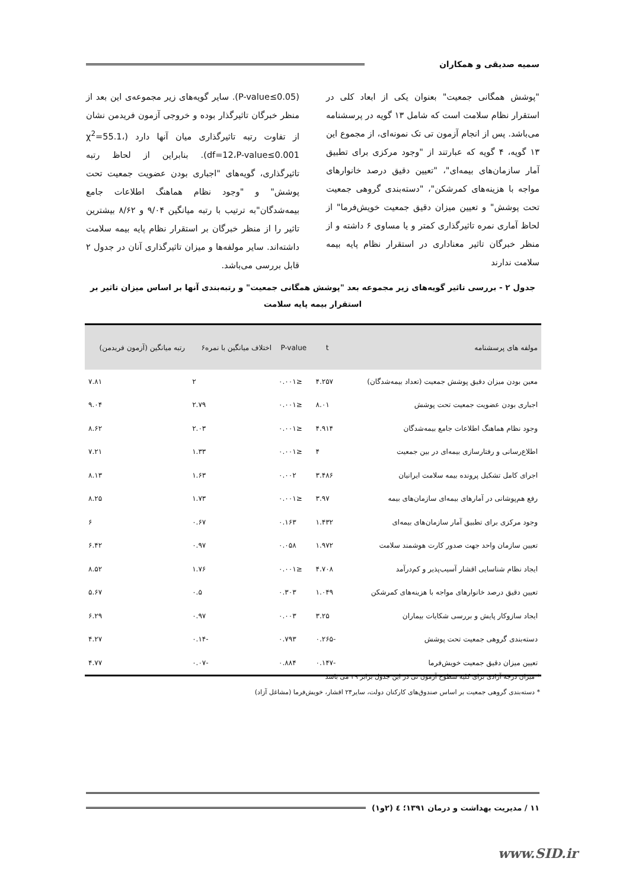سمیه صدیقی و همکاران
"پوشش همگانی جمعیت" بعنوان یکی از ابعاد کلی در استقرار نظام سلامت است که شامل ۱۳ گویه در پرسشنامه می‌باشد. پس از انجام آزمون تی تک نمونه‌ای، از مجموع این ۱۳ گویه، ۴ گویه که عبارتند از "وجود مرکزی برای تطبیق آمار سازمان‌های بیمه‌ای"، "تعیین دقیق درصد خانوارهای مواجه با هزینه‌های کمرشکن"، "دسته‌بندی گروهی جمعیت تحت پوشش" و تعیین میزان دقیق جمعیت خویش‌فرما" از لحاظ آماری نمره تاثیرگذاری کمتر و یا مساوی ۶ داشته و از منظر خبرگان تاثیر معناداری در استقرار نظام پایه بیمه سلامت ندارند
(P-value≤0.05). سایر گویه‌های زیر مجموعه‌ی این بعد از منظر خبرگان تاثیرگذار بوده و خروجی آزمون فریدمن نشان از تفاوت رتبه تاثیرگذاری میان آنها دارد (χ<sup>2</sup>=55.1، df=12،P-value≤0.001). بنابراین از لحاظ رتبه تاثیرگذاری، گویه‌های "اجباری بودن عضویت جمعیت تحت پوشش" و "وجود نظام هماهنگ اطلاعات جامع بیمه‌شدگان"به ترتیب با رتبه میانگین ۹/۰۴ و ۸/۶۲ بیشترین تاثیر را از منظر خبرگان بر استقرار نظام پایه بیمه سلامت داشته‌اند. سایر مولفه‌ها و میزان تاثیرگذاری آنان در جدول ۲ قابل بررسی می‌باشد.
جدول ۲ - بررسی تاثیر گویه‌های زیر مجموعه بعد "پوشش همگانی جمعیت" و رتبه‌بندی آنها بر اساس میزان تاثیر بر استقرار بیمه پایه سلامت
| مولفه های پرسشنامه | t | P-value | اختلاف میانگین با نمره۶ | رتبه میانگین (آزمون فریدمن) |
| --- | --- | --- | --- | --- |
| معین بودن میزان دقیق پوشش جمعیت (تعداد بیمه‌شدگان) | ۴.۲۵۷ | ≤۰.۰۰۱ | ۲ | ۷.۸۱ |
| اجباری بودن عضویت جمعیت تحت پوشش | ۸.۰۱ | ≤۰.۰۰۱ | ۲.۷۹ | ۹.۰۴ |
| وجود نظام هماهنگ اطلاعات جامع بیمه‌شدگان | ۴.۹۱۴ | ≤۰.۰۰۱ | ۲.۰۳ | ۸.۶۲ |
| اطلاع‌رسانی و رفتارسازی بیمه‌ای در بین جمعیت | ۴ | ≤۰.۰۰۱ | ۱.۳۳ | ۷.۲۱ |
| اجرای کامل تشکیل پرونده بیمه سلامت ایرانیان | ۳.۴۸۶ | ۰.۰۰۲ | ۱.۶۳ | ۸.۱۳ |
| رفع هم‌پوشانی در آمارهای بیمه‌ای سازمان‌های بیمه | ۳.۹۷ | ≤۰.۰۰۱ | ۱.۷۳ | ۸.۲۵ |
| وجود مرکزی برای تطبیق آمار سازمان‌های بیمه‌ای | ۱.۴۳۲ | ۰.۱۶۳ | ۰.۶۷ | ۶ |
| تعیین سازمان واحد جهت صدور کارت هوشمند سلامت | ۱.۹۷۲ | ۰.۰۵۸ | ۰.۹۷ | ۶.۴۲ |
| ایجاد نظام شناسایی اقشار آسیب‌پذیر و کم‌درآمد | ۴.۷۰۸ | ≤۰.۰۰۱ | ۱.۷۶ | ۸.۵۲ |
| تعیین دقیق درصد خانوارهای مواجه با هزینه‌های کمرشکن | ۱.۰۴۹ | ۰.۳۰۳ | ۰.۵ | ۵.۶۷ |
| ایجاد سازوکار پایش و بررسی شکایات بیماران | ۳.۲۵ | ۰.۰۰۳ | ۰.۹۷ | ۶.۲۹ |
| دسته‌بندی گروهی جمعیت تحت پوشش | -۰.۲۶۵ | ۰.۷۹۳ | -۰.۱۴ | ۴.۲۷ |
| تعیین میزان دقیق جمعیت خویش‌فرما | -۰.۱۴۷ | ۰.۸۸۴ | -۰.۰۷ | ۴.۷۷ |
* میزان درجه آزادی برای کلیه سطوح آزمون تی در این جدول برابر ۲۹ می باشد
* دسته‌بندی گروهی جمعیت بر اساس صندوق‌های کارکنان دولت، سایر۲۴ اقشار، خویش‌فرما (مشاغل آزاد)
۱۱ / مدیریت بهداشت و درمان ۱۳۹۱؛ ٤ (۲و۱)
www.SID.ir